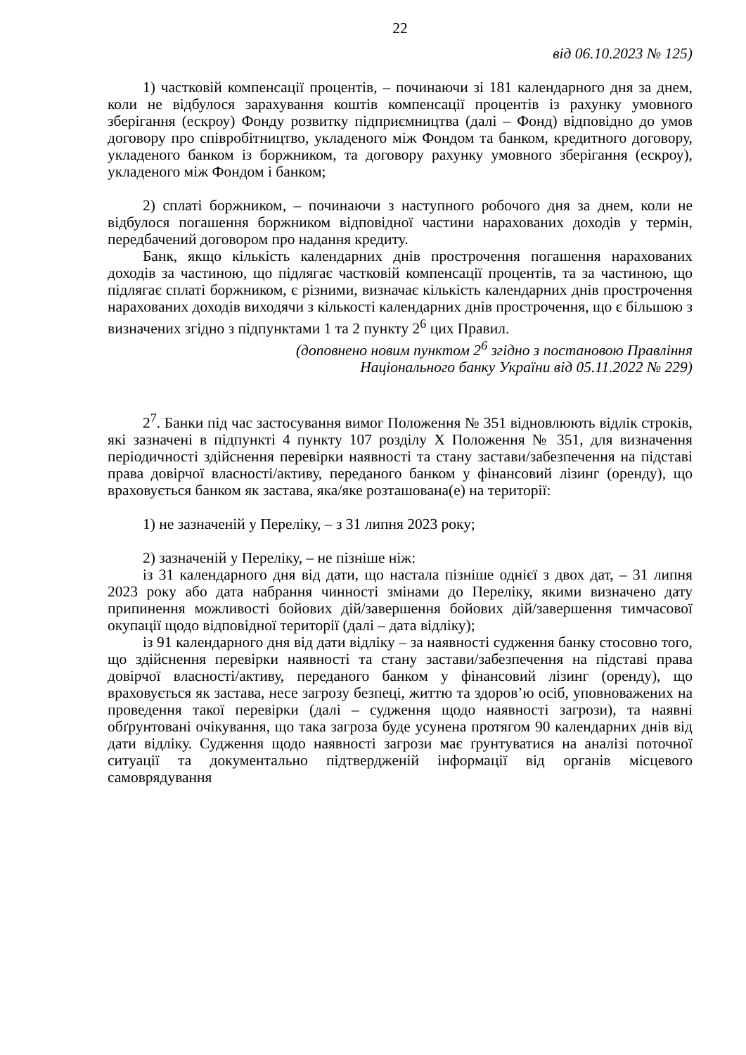22
від 06.10.2023 № 125)
1) частковій компенсації процентів, – починаючи зі 181 календарного дня за днем, коли не відбулося зарахування коштів компенсації процентів із рахунку умовного зберігання (ескроу) Фонду розвитку підприємництва (далі – Фонд) відповідно до умов договору про співробітництво, укладеного між Фондом та банком, кредитного договору, укладеного банком із боржником, та договору рахунку умовного зберігання (ескроу), укладеного між Фондом і банком;
2) сплаті боржником, – починаючи з наступного робочого дня за днем, коли не відбулося погашення боржником відповідної частини нарахованих доходів у термін, передбачений договором про надання кредиту.
Банк, якщо кількість календарних днів прострочення погашення нарахованих доходів за частиною, що підлягає частковій компенсації процентів, та за частиною, що підлягає сплаті боржником, є різними, визначає кількість календарних днів прострочення нарахованих доходів виходячи з кількості календарних днів прострочення, що є більшою з визначених згідно з підпунктами 1 та 2 пункту 2<sup>6</sup> цих Правил.
(доповнено новим пунктом 2<sup>6</sup> згідно з постановою Правління
Національного банку України від 05.11.2022 № 229)
2<sup>7</sup>. Банки під час застосування вимог Положення № 351 відновлюють відлік строків, які зазначені в підпункті 4 пункту 107 розділу X Положення № 351, для визначення періодичності здійснення перевірки наявності та стану застави/забезпечення на підставі права довірчої власності/активу, переданого банком у фінансовий лізинг (оренду), що враховується банком як застава, яка/яке розташована(е) на території:
1) не зазначеній у Переліку, – з 31 липня 2023 року;
2) зазначеній у Переліку, – не пізніше ніж:
із 31 календарного дня від дати, що настала пізніше однієї з двох дат, – 31 липня 2023 року або дата набрання чинності змінами до Переліку, якими визначено дату припинення можливості бойових дій/завершення бойових дій/завершення тимчасової окупації щодо відповідної території (далі – дата відліку);
із 91 календарного дня від дати відліку – за наявності судження банку стосовно того, що здійснення перевірки наявності та стану застави/забезпечення на підставі права довірчої власності/активу, переданого банком у фінансовий лізинг (оренду), що враховується як застава, несе загрозу безпеці, життю та здоров’ю осіб, уповноважених на проведення такої перевірки (далі – судження щодо наявності загрози), та наявні обґрунтовані очікування, що така загроза буде усунена протягом 90 календарних днів від дати відліку. Судження щодо наявності загрози має ґрунтуватися на аналізі поточної ситуації та документально підтвердженій інформації від органів місцевого самоврядування